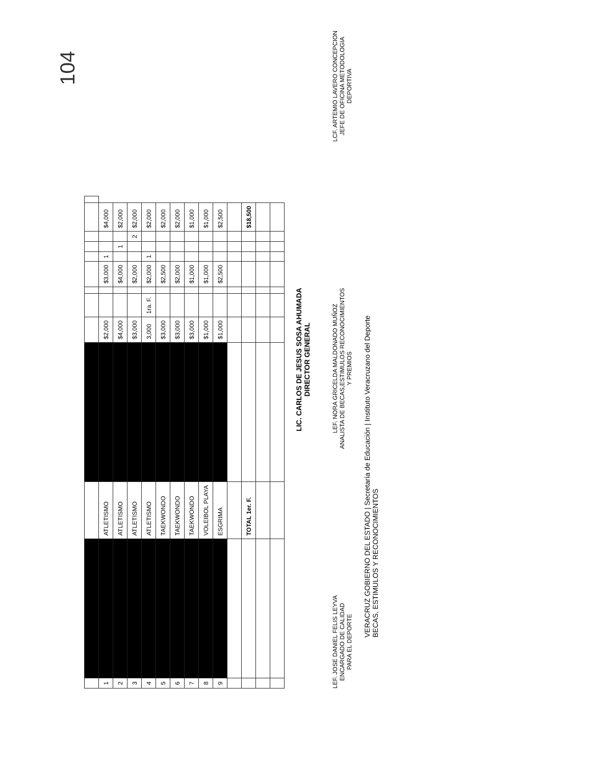104
| 1 | | ATLETISMO | | $2,000 | | | $3,000 | 1 | | | $4,000 | |
| 2 | | ATLETISMO | | $4,000 | | | $4,000 | | 1 | | $2,000 | |
| 3 | | ATLETISMO | | $3,000 | | | $2,000 | | | 2 | $2,000 | |
| 4 | | ATLETISMO | | 3,000 | 1ra. F. | | $2,000 | 1 | | | $2,000 | |
| 5 | | TAEKWONDO | | $3,000 | | | $2,500 | | | | $2,000 | |
| 6 | | TAEKWONDO | | $3,000 | | | $2,000 | | | | $2,000 | |
| 7 | | TAEKWONDO | | $3,000 | | | $1,000 | | | | $1,000 | |
| 8 | | VOLEIBOL PLAYA | | $1,000 | | | $1,000 | | | | $1,000 | |
| 9 | | ESGRIMA | | $1,000 | | | $2,500 | | | | $2,500 | |
| | | TOTAL 1er. F. | | | | | | | | | $18,500 | |
LIC. CARLOS DE JESUS SOSA AHUMADA
DIRECTOR GENERAL
LEF. JOSE DANIEL FELIS LEYVA
ENCARGADO DE CALIDAD
PARA EL DEPORTE
LEF. NORA GRICELDA MALDONADO MUÑOZ
ANALISTA DE BECAS,ESTIMULOS RECONOCIMIENTOS
Y PREMIOS
LCF. ARTEMIO LAVERO CONCEPCION
JEFE DE OFICINA METODOLOGIA
DEPORTIVA
VERACRUZ GOBIERNO DEL ESTADO | Secretaría de Educación | Instituto Veracruzano del Deporte
BECAS, ESTIMULOS Y RECONOCIMIENTOS